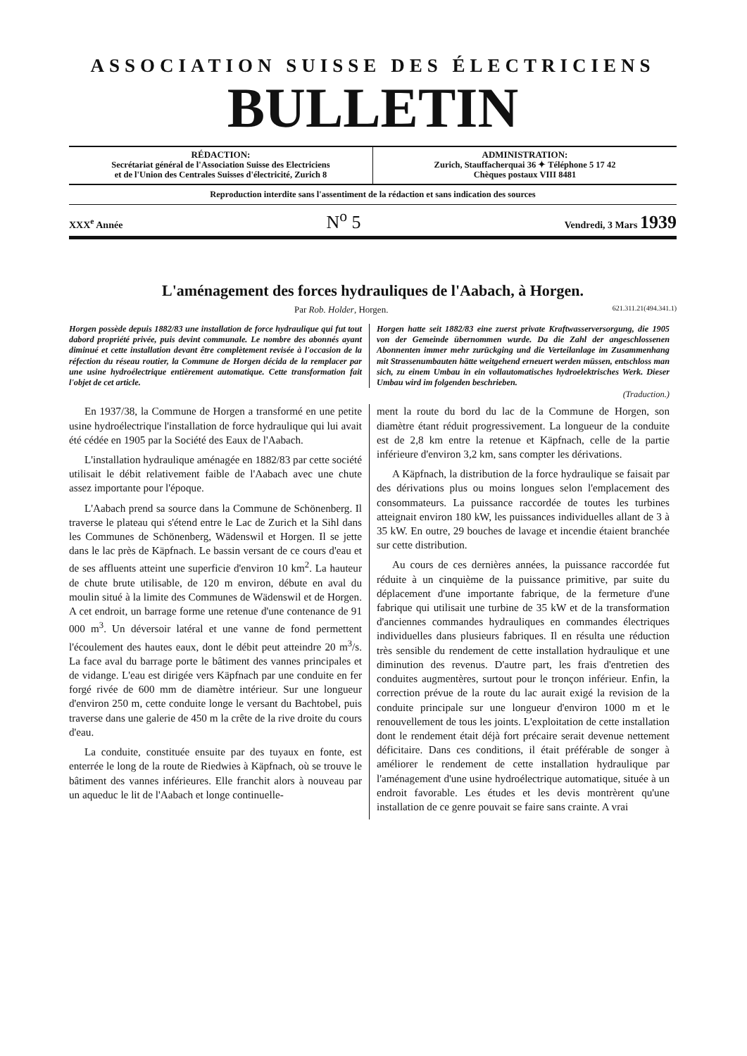ASSOCIATION SUISSE DES ÉLECTRICIENS
BULLETIN
RÉDACTION:
Secrétariat général de l'Association Suisse des Electriciens
et de l'Union des Centrales Suisses d'électricité, Zurich 8
ADMINISTRATION:
Zurich, Stauffacherquai 36 ✦ Téléphone 5 17 42
Chèques postaux VIII 8481
Reproduction interdite sans l'assentiment de la rédaction et sans indication des sources
XXX<sup>e</sup> Année N<sup>o</sup> 5 Vendredi, 3 Mars 1939
L'aménagement des forces hydrauliques de l'Aabach, à Horgen.
Par Rob. Holder, Horgen. 621.311.21(494.341.1)
Horgen possède depuis 1882/83 une installation de force hydraulique qui fut tout dabord propriété privée, puis devint communale. Le nombre des abonnés ayant diminué et cette installation devant être complètement revisée à l'occasion de la réfection du réseau routier, la Commune de Horgen décida de la remplacer par une usine hydroélectrique entièrement automatique. Cette transformation fait l'objet de cet article.
Horgen hatte seit 1882/83 eine zuerst private Kraftwasserversorgung, die 1905 von der Gemeinde übernommen wurde. Da die Zahl der angeschlossenen Abonnenten immer mehr zurückging und die Verteilanlage im Zusammenhang mit Strassenumbauten hätte weitgehend erneuert werden müssen, entschloss man sich, zu einem Umbau in ein vollautomatisches hydroelektrisches Werk. Dieser Umbau wird im folgenden beschrieben.
(Traduction.)
En 1937/38, la Commune de Horgen a transformé en une petite usine hydroélectrique l'installation de force hydraulique qui lui avait été cédée en 1905 par la Société des Eaux de l'Aabach.
L'installation hydraulique aménagée en 1882/83 par cette société utilisait le débit relativement faible de l'Aabach avec une chute assez importante pour l'époque.
L'Aabach prend sa source dans la Commune de Schönenberg. Il traverse le plateau qui s'étend entre le Lac de Zurich et la Sihl dans les Communes de Schönenberg, Wädenswil et Horgen. Il se jette dans le lac près de Käpfnach. Le bassin versant de ce cours d'eau et de ses affluents atteint une superficie d'environ 10 km<sup>2</sup>. La hauteur de chute brute utilisable, de 120 m environ, débute en aval du moulin situé à la limite des Communes de Wädenswil et de Horgen. A cet endroit, un barrage forme une retenue d'une contenance de 91 000 m<sup>3</sup>. Un déversoir latéral et une vanne de fond permettent l'écoulement des hautes eaux, dont le débit peut atteindre 20 m<sup>3</sup>/s. La face aval du barrage porte le bâtiment des vannes principales et de vidange. L'eau est dirigée vers Käpfnach par une conduite en fer forgé rivée de 600 mm de diamètre intérieur. Sur une longueur d'environ 250 m, cette conduite longe le versant du Bachtobel, puis traverse dans une galerie de 450 m la crête de la rive droite du cours d'eau.
La conduite, constituée ensuite par des tuyaux en fonte, est enterrée le long de la route de Riedwies à Käpfnach, où se trouve le bâtiment des vannes inférieures. Elle franchit alors à nouveau par un aqueduc le lit de l'Aabach et longe continuelle-
ment la route du bord du lac de la Commune de Horgen, son diamètre étant réduit progressivement. La longueur de la conduite est de 2,8 km entre la retenue et Käpfnach, celle de la partie inférieure d'environ 3,2 km, sans compter les dérivations.
A Käpfnach, la distribution de la force hydraulique se faisait par des dérivations plus ou moins longues selon l'emplacement des consommateurs. La puissance raccordée de toutes les turbines atteignait environ 180 kW, les puissances individuelles allant de 3 à 35 kW. En outre, 29 bouches de lavage et incendie étaient branchée sur cette distribution.
Au cours de ces dernières années, la puissance raccordée fut réduite à un cinquième de la puissance primitive, par suite du déplacement d'une importante fabrique, de la fermeture d'une fabrique qui utilisait une turbine de 35 kW et de la transformation d'anciennes commandes hydrauliques en commandes électriques individuelles dans plusieurs fabriques. Il en résulta une réduction très sensible du rendement de cette installation hydraulique et une diminution des revenus. D'autre part, les frais d'entretien des conduites augmentères, surtout pour le tronçon inférieur. Enfin, la correction prévue de la route du lac aurait exigé la revision de la conduite principale sur une longueur d'environ 1000 m et le renouvellement de tous les joints. L'exploitation de cette installation dont le rendement était déjà fort précaire serait devenue nettement déficitaire. Dans ces conditions, il était préférable de songer à améliorer le rendement de cette installation hydraulique par l'aménagement d'une usine hydroélectrique automatique, située à un endroit favorable. Les études et les devis montrèrent qu'une installation de ce genre pouvait se faire sans crainte. A vrai